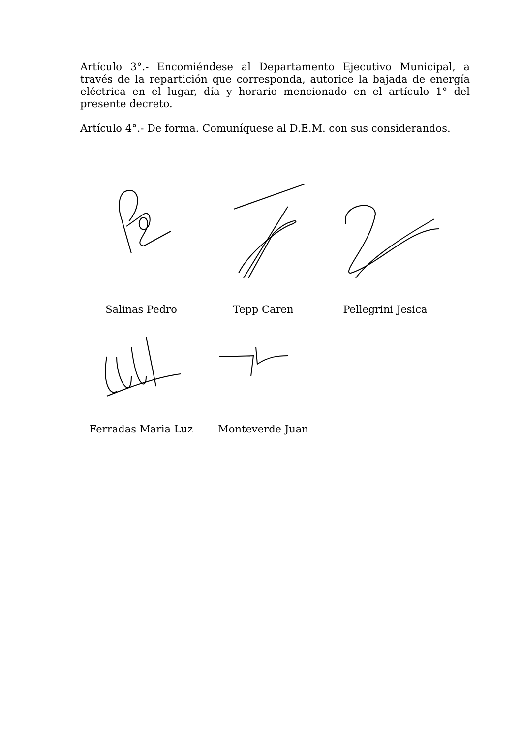Artículo 3°.- Encomiéndese al Departamento Ejecutivo Municipal, a través de la repartición que corresponda, autorice la bajada de energía eléctrica en el lugar, día y horario mencionado en el artículo 1° del presente decreto.
Artículo 4°.- De forma. Comuníquese al D.E.M. con sus considerandos.
Salinas Pedro Tepp Caren Pellegrini Jesica
Ferradas Maria Luz Monteverde Juan